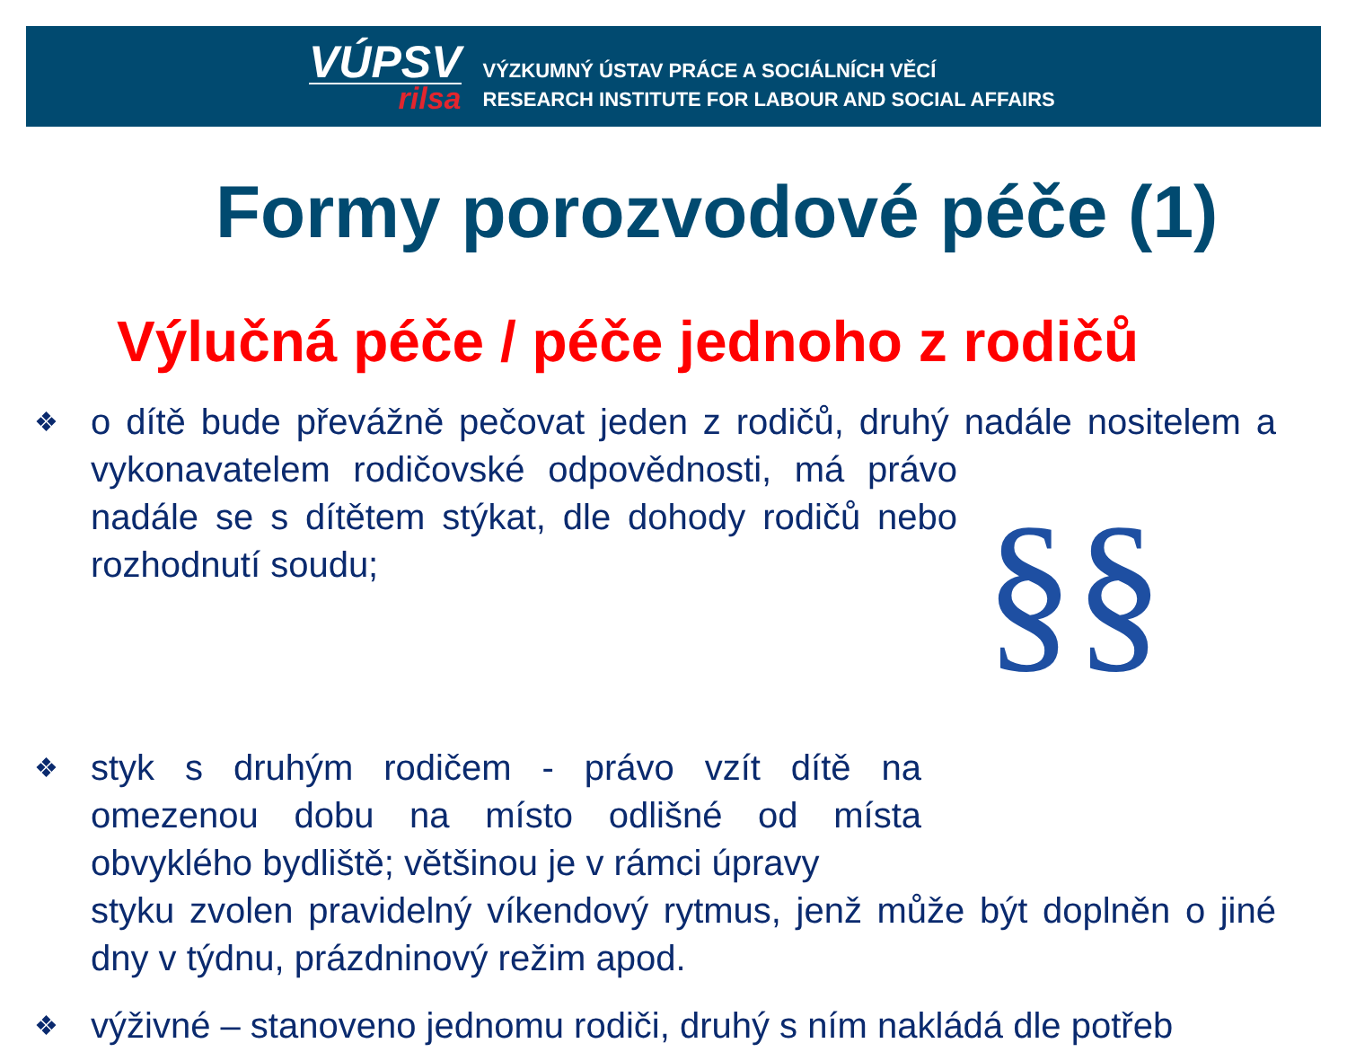VÚPSV
rilsa
VÝZKUMNÝ ÚSTAV PRÁCE A SOCIÁLNÍCH VĚCÍ
RESEARCH INSTITUTE FOR LABOUR AND SOCIAL AFFAIRS
Formy porozvodové péče (1)
Výlučná péče / péče jednoho z rodičů
❖
o dítě bude převážně pečovat jeden z rodičů, druhý nadále nositelem §§ a vykonavatelem rodičovské odpovědnosti, má právo nadále se s dítětem stýkat, dle dohody rodičů nebo rozhodnutí soudu;
❖
styk s druhým rodičem - právo vzít dítě na omezenou dobu na místo odlišné od místa obvyklého bydliště; většinou je v rámci úpravy
styku zvolen pravidelný víkendový rytmus, jenž může být doplněn o jiné dny v týdnu, prázdninový režim apod.
❖
výživné – stanoveno jednomu rodiči, druhý s ním nakládá dle potřeb